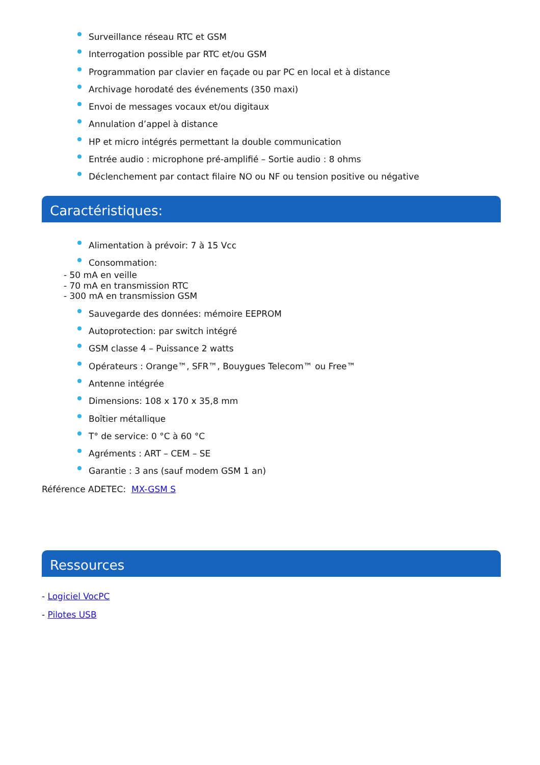Surveillance réseau RTC et GSM
Interrogation possible par RTC et/ou GSM
Programmation par clavier en façade ou par PC en local et à distance
Archivage horodaté des événements (350 maxi)
Envoi de messages vocaux et/ou digitaux
Annulation d’appel à distance
HP et micro intégrés permettant la double communication
Entrée audio : microphone pré-amplifié – Sortie audio : 8 ohms
Déclenchement par contact filaire NO ou NF ou tension positive ou négative
Caractéristiques:
Alimentation à prévoir: 7 à 15 Vcc
Consommation:
- 50 mA en veille
- 70 mA en transmission RTC
- 300 mA en transmission GSM
Sauvegarde des données: mémoire EEPROM
Autoprotection: par switch intégré
GSM classe 4 – Puissance 2 watts
Opérateurs : Orange™, SFR™, Bouygues Telecom™ ou Free™
Antenne intégrée
Dimensions: 108 x 170 x 35,8 mm
Boîtier métallique
T° de service: 0 °C à 60 °C
Agréments : ART – CEM – SE
Garantie : 3 ans (sauf modem GSM 1 an)
Référence ADETEC: MX-GSM S
Ressources
- Logiciel VocPC
- Pilotes USB